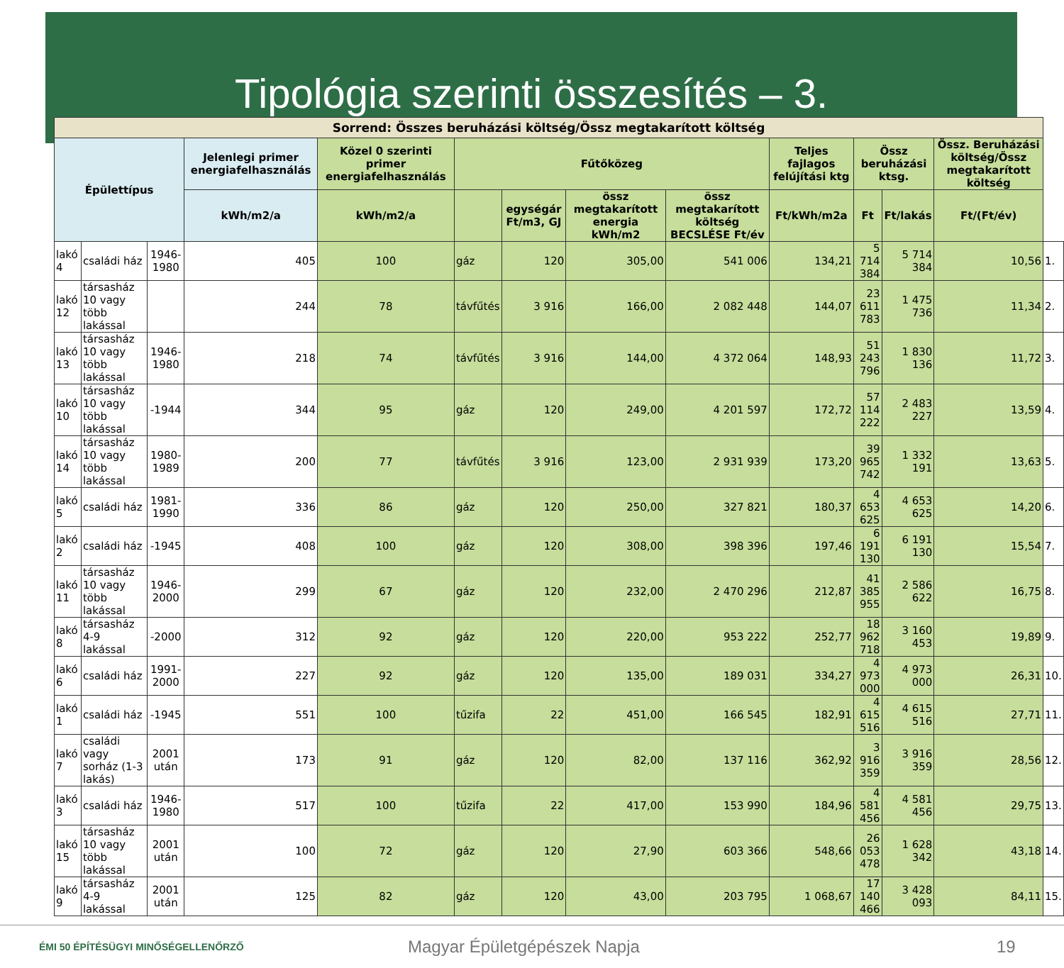Tipológia szerinti összesítés – 3.
| Sorrend: Összes beruházási költség/Össz megtakarított költség | | | | | | | | | | | | | |
| --- | --- | --- | --- | --- | --- | --- | --- | --- | --- | --- | --- | --- | --- |
| Épülettípus | | | Jelenlegi primer energiafelhasználás | Közel 0 szerinti primer energiafelhasználás | Fűtőközeg | | | | Teljes fajlagos felújítási ktg | Össz beruházási ktsg. | | Össz. Beruházási költség/Össz megtakarított költség | |
| | | | kWh/m2/a | kWh/m2/a | | egységár Ft/m3, GJ | össz megtakarított energia kWh/m2 | össz megtakarított költség BECSLÉSE Ft/év | Ft/kWh/m2a | Ft | Ft/lakás | Ft/(Ft/év) | |
| lakó 4 | családi ház | 1946-1980 | 405 | 100 | gáz | 120 | 305,00 | 541 006 | 134,21 | 5 714 384 | 5 714 384 | 10,56 | 1. |
| lakó 12 | társasház 10 vagy több lakással | | 244 | 78 | távfűtés | 3 916 | 166,00 | 2 082 448 | 144,07 | 23 611 783 | 1 475 736 | 11,34 | 2. |
| lakó 13 | társasház 10 vagy több lakással | 1946-1980 | 218 | 74 | távfűtés | 3 916 | 144,00 | 4 372 064 | 148,93 | 51 243 796 | 1 830 136 | 11,72 | 3. |
| lakó 10 | társasház 10 vagy több lakással | -1944 | 344 | 95 | gáz | 120 | 249,00 | 4 201 597 | 172,72 | 57 114 222 | 2 483 227 | 13,59 | 4. |
| lakó 14 | társasház 10 vagy több lakással | 1980-1989 | 200 | 77 | távfűtés | 3 916 | 123,00 | 2 931 939 | 173,20 | 39 965 742 | 1 332 191 | 13,63 | 5. |
| lakó 5 | családi ház | 1981-1990 | 336 | 86 | gáz | 120 | 250,00 | 327 821 | 180,37 | 4 653 625 | 4 653 625 | 14,20 | 6. |
| lakó 2 | családi ház | -1945 | 408 | 100 | gáz | 120 | 308,00 | 398 396 | 197,46 | 6 191 130 | 6 191 130 | 15,54 | 7. |
| lakó 11 | társasház 10 vagy több lakással | 1946-2000 | 299 | 67 | gáz | 120 | 232,00 | 2 470 296 | 212,87 | 41 385 955 | 2 586 622 | 16,75 | 8. |
| lakó 8 | társasház 4-9 lakással | -2000 | 312 | 92 | gáz | 120 | 220,00 | 953 222 | 252,77 | 18 962 718 | 3 160 453 | 19,89 | 9. |
| lakó 6 | családi ház | 1991-2000 | 227 | 92 | gáz | 120 | 135,00 | 189 031 | 334,27 | 4 973 000 | 4 973 000 | 26,31 | 10. |
| lakó 1 | családi ház | -1945 | 551 | 100 | tűzifa | 22 | 451,00 | 166 545 | 182,91 | 4 615 516 | 4 615 516 | 27,71 | 11. |
| lakó 7 | családi vagy sorház (1-3 lakás) | 2001 után | 173 | 91 | gáz | 120 | 82,00 | 137 116 | 362,92 | 3 916 359 | 3 916 359 | 28,56 | 12. |
| lakó 3 | családi ház | 1946-1980 | 517 | 100 | tűzifa | 22 | 417,00 | 153 990 | 184,96 | 4 581 456 | 4 581 456 | 29,75 | 13. |
| lakó 15 | társasház 10 vagy több lakással | 2001 után | 100 | 72 | gáz | 120 | 27,90 | 603 366 | 548,66 | 26 053 478 | 1 628 342 | 43,18 | 14. |
| lakó 9 | társasház 4-9 lakással | 2001 után | 125 | 82 | gáz | 120 | 43,00 | 203 795 | 1 068,67 | 17 140 466 | 3 428 093 | 84,11 | 15. |
ÉMI 50 ÉPÍTÉSÜGYI MINŐSÉGELLENŐRZŐ
Magyar Épületgépészek Napja 19